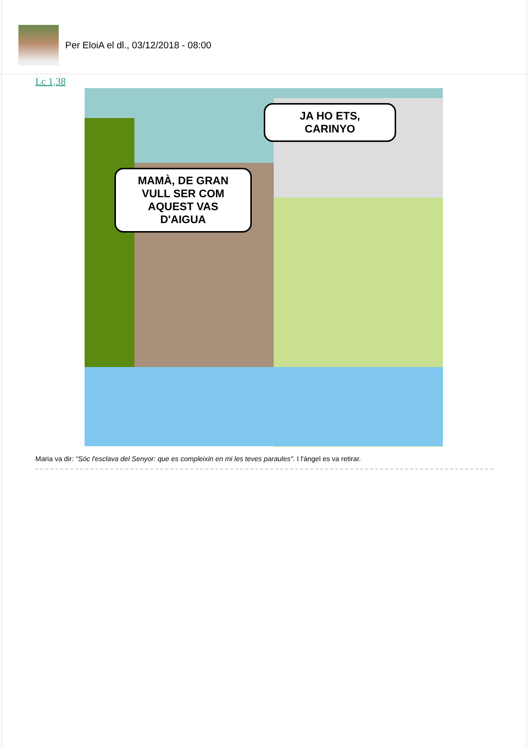Per EloiA el dl., 03/12/2018 - 08:00
Lc 1,38
JA HO ETS,
CARINYO
MAMÀ, DE GRAN
VULL SER COM
AQUEST VAS
D'AIGUA
Maria va dir: "Sóc l'esclava del Senyor: que es compleixin en mi les teves paraules". I l'àngel es va retirar.